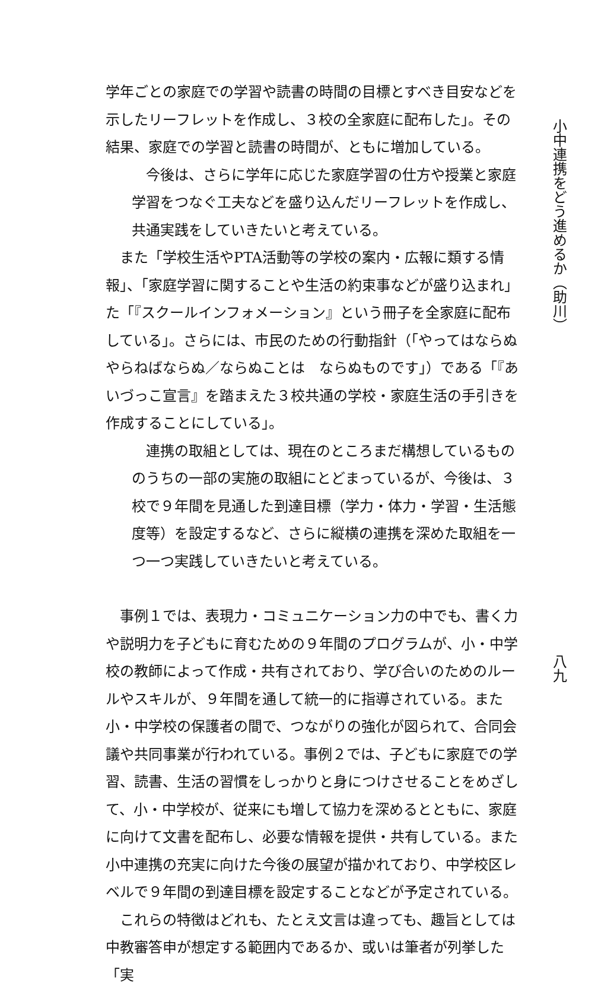学年ごとの家庭での学習や読書の時間の目標とすべき目安などを示したリーフレットを作成し、３校の全家庭に配布した」。その結果、家庭での学習と読書の時間が、ともに増加している。
　今後は、さらに学年に応じた家庭学習の仕方や授業と家庭学習をつなぐ工夫などを盛り込んだリーフレットを作成し、共通実践をしていきたいと考えている。
　また「学校生活やPTA活動等の学校の案内・広報に類する情報」、「家庭学習に関することや生活の約束事などが盛り込まれ」た「『スクールインフォメーション』という冊子を全家庭に配布している」。さらには、市民のための行動指針（「やってはならぬ　やらねばならぬ／ならぬことは　ならぬものです」）である「『あいづっこ宣言』を踏まえた３校共通の学校・家庭生活の手引きを作成することにしている」。
　連携の取組としては、現在のところまだ構想しているもののうちの一部の実施の取組にとどまっているが、今後は、３校で９年間を見通した到達目標（学力・体力・学習・生活態度等）を設定するなど、さらに縦横の連携を深めた取組を一つ一つ実践していきたいと考えている。
　事例１では、表現力・コミュニケーション力の中でも、書く力や説明力を子どもに育むための９年間のプログラムが、小・中学校の教師によって作成・共有されており、学び合いのためのルールやスキルが、９年間を通して統一的に指導されている。また小・中学校の保護者の間で、つながりの強化が図られて、合同会議や共同事業が行われている。事例２では、子どもに家庭での学習、読書、生活の習慣をしっかりと身につけさせることをめざして、小・中学校が、従来にも増して協力を深めるとともに、家庭に向けて文書を配布し、必要な情報を提供・共有している。また小中連携の充実に向けた今後の展望が描かれており、中学校区レベルで９年間の到達目標を設定することなどが予定されている。
　これらの特徴はどれも、たとえ文言は違っても、趣旨としては中教審答申が想定する範囲内であるか、或いは筆者が列挙した「実
小中連携をどう進めるか（助川）
八九